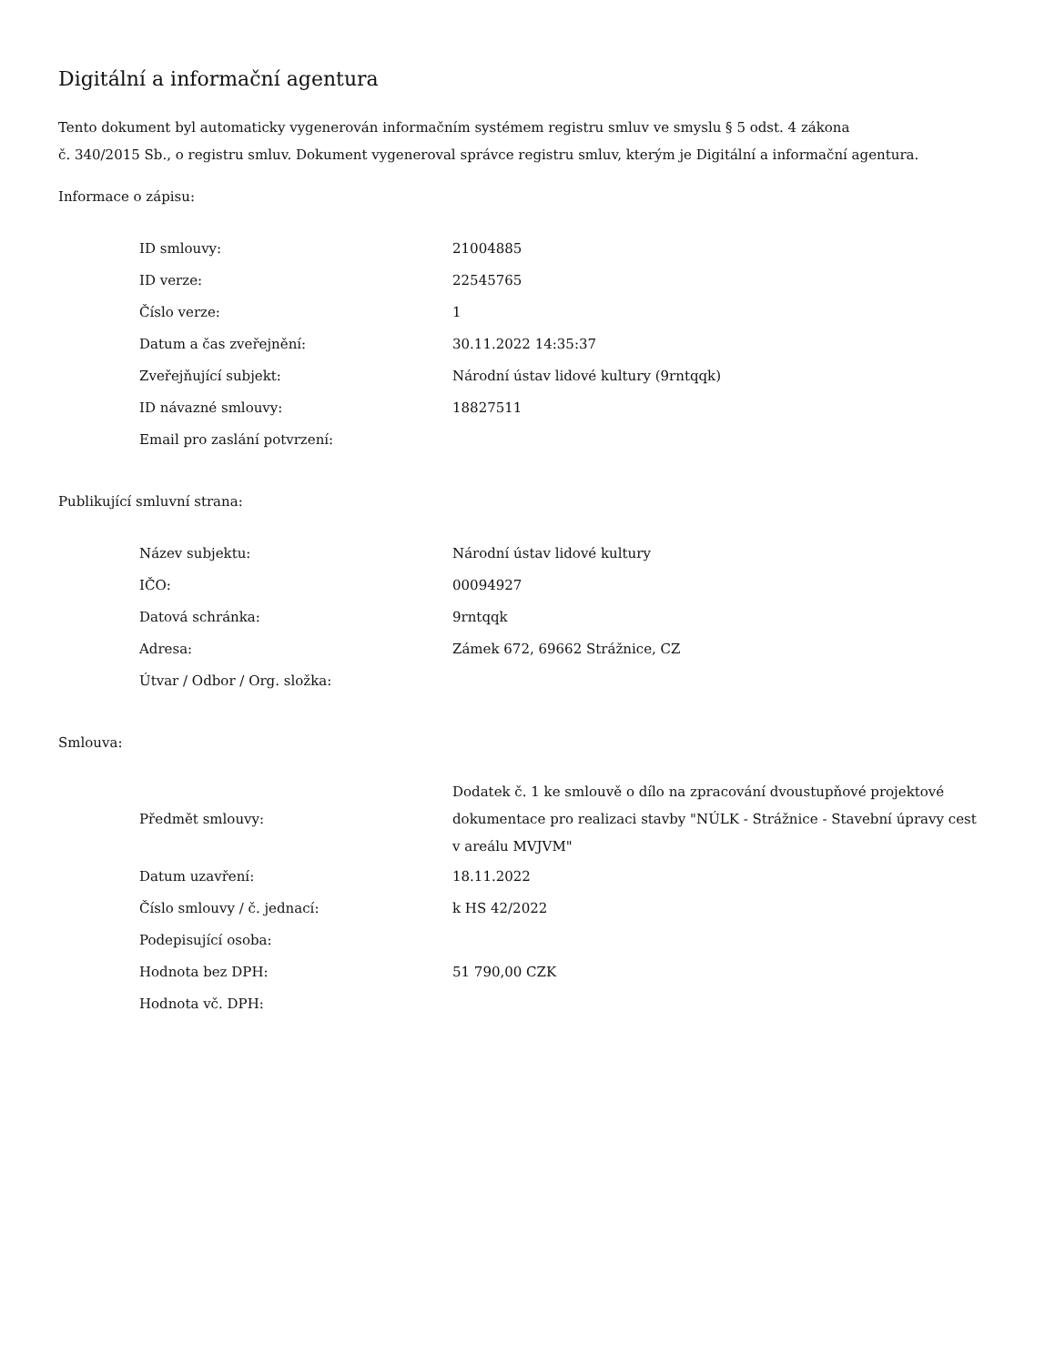Digitální a informační agentura
Tento dokument byl automaticky vygenerován informačním systémem registru smluv ve smyslu § 5 odst. 4 zákona
č. 340/2015 Sb., o registru smluv. Dokument vygeneroval správce registru smluv, kterým je Digitální a informační agentura.
Informace o zápisu:
| ID smlouvy: | 21004885 |
| ID verze: | 22545765 |
| Číslo verze: | 1 |
| Datum a čas zveřejnění: | 30.11.2022 14:35:37 |
| Zveřejňující subjekt: | Národní ústav lidové kultury (9rntqqk) |
| ID návazné smlouvy: | 18827511 |
| Email pro zaslání potvrzení: | |
Publikující smluvní strana:
| Název subjektu: | Národní ústav lidové kultury |
| IČO: | 00094927 |
| Datová schránka: | 9rntqqk |
| Adresa: | Zámek 672, 69662 Strážnice, CZ |
| Útvar / Odbor / Org. složka: | |
Smlouva:
| Předmět smlouvy: | Dodatek č. 1 ke smlouvě o dílo na zpracování dvoustupňové projektové dokumentace pro realizaci stavby "NÚLK - Strážnice - Stavební úpravy cest v areálu MVJVM" |
| Datum uzavření: | 18.11.2022 |
| Číslo smlouvy / č. jednací: | k HS 42/2022 |
| Podepisující osoba: | |
| Hodnota bez DPH: | 51 790,00 CZK |
| Hodnota vč. DPH: | |